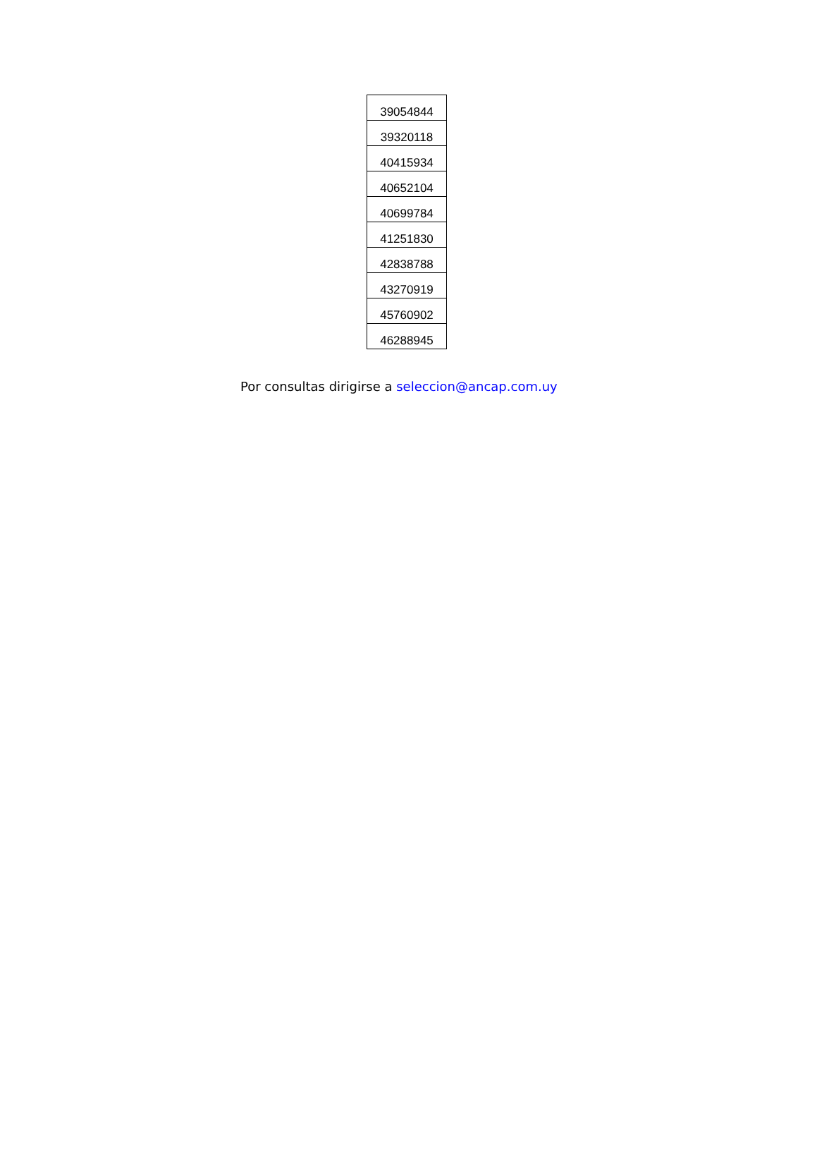| 39054844 |
| 39320118 |
| 40415934 |
| 40652104 |
| 40699784 |
| 41251830 |
| 42838788 |
| 43270919 |
| 45760902 |
| 46288945 |
Por consultas dirigirse a seleccion@ancap.com.uy